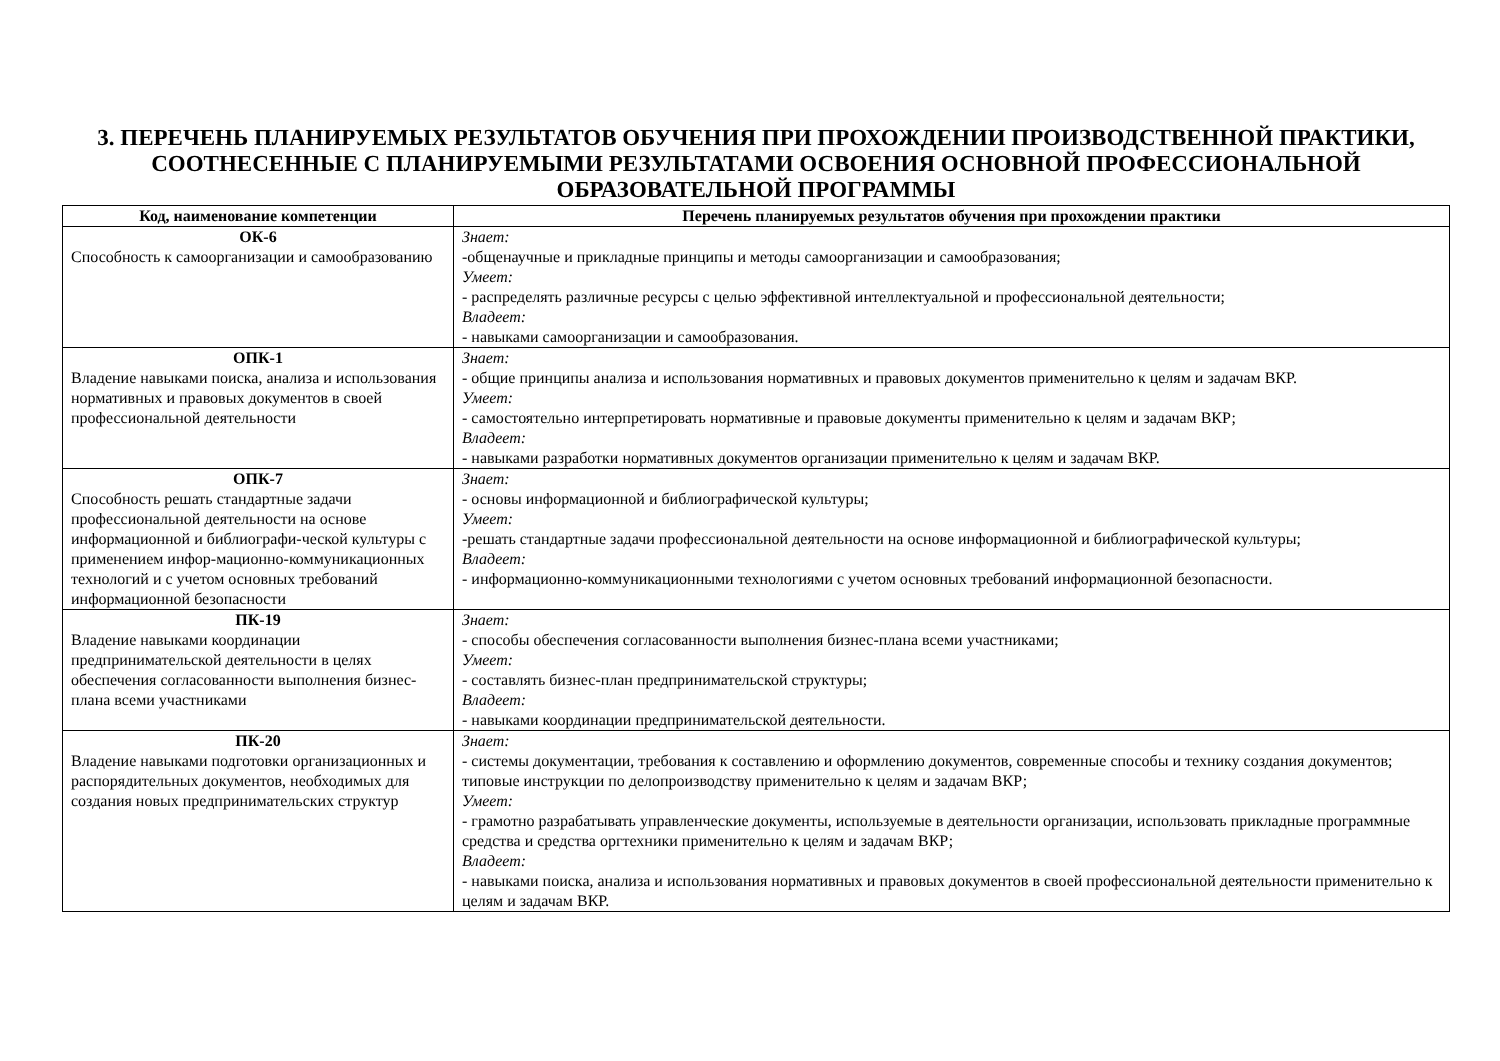3. ПЕРЕЧЕНЬ ПЛАНИРУЕМЫХ РЕЗУЛЬТАТОВ ОБУЧЕНИЯ ПРИ ПРОХОЖДЕНИИ ПРОИЗВОДСТВЕННОЙ ПРАКТИКИ, СООТНЕСЕННЫЕ С ПЛАНИРУЕМЫМИ РЕЗУЛЬТАТАМИ ОСВОЕНИЯ ОСНОВНОЙ ПРОФЕССИОНАЛЬНОЙ ОБРАЗОВАТЕЛЬНОЙ ПРОГРАММЫ
| Код, наименование компетенции | Перечень планируемых результатов обучения при прохождении практики |
| --- | --- |
| ОК-6 Способность к самоорганизации и самообразованию | Знает: -общенаучные и прикладные принципы и методы самоорганизации и самообразования; Умеет: - распределять различные ресурсы с целью эффективной интеллектуальной и профессиональной деятельности; Владеет: - навыками самоорганизации и самообразования. |
| ОПК-1 Владение навыками поиска, анализа и использования нормативных и правовых документов в своей профессиональной деятельности | Знает: - общие принципы анализа и использования нормативных и правовых документов применительно к целям и задачам ВКР. Умеет: - самостоятельно интерпретировать нормативные и правовые документы применительно к целям и задачам ВКР; Владеет: - навыками разработки нормативных документов организации применительно к целям и задачам ВКР. |
| ОПК-7 Способность решать стандартные задачи профессиональной деятельности на основе информационной и библиографи-ческой культуры с применением инфор-мационно-коммуникационных технологий и с учетом основных требований информационной безопасности | Знает: - основы информационной и библиографической культуры; Умеет: -решать стандартные задачи профессиональной деятельности на основе информационной и библиографической культуры; Владеет: - информационно-коммуникационными технологиями с учетом основных требований информационной безопасности. |
| ПК-19 Владение навыками координации предпринимательской деятельности в целях обеспечения согласованности выполнения бизнес-плана всеми участниками | Знает: - способы обеспечения согласованности выполнения бизнес-плана всеми участниками; Умеет: - составлять бизнес-план предпринимательской структуры; Владеет: - навыками координации предпринимательской деятельности. |
| ПК-20 Владение навыками подготовки организационных и распорядительных документов, необходимых для создания новых предпринимательских структур | Знает: - системы документации, требования к составлению и оформлению документов, современные способы и технику создания документов; типовые инструкции по делопроизводству применительно к целям и задачам ВКР; Умеет: - грамотно разрабатывать управленческие документы, используемые в деятельности организации, использовать прикладные программные средства и средства оргтехники применительно к целям и задачам ВКР; Владеет: - навыками поиска, анализа и использования нормативных и правовых документов в своей профессиональной деятельности применительно к целям и задачам ВКР. |